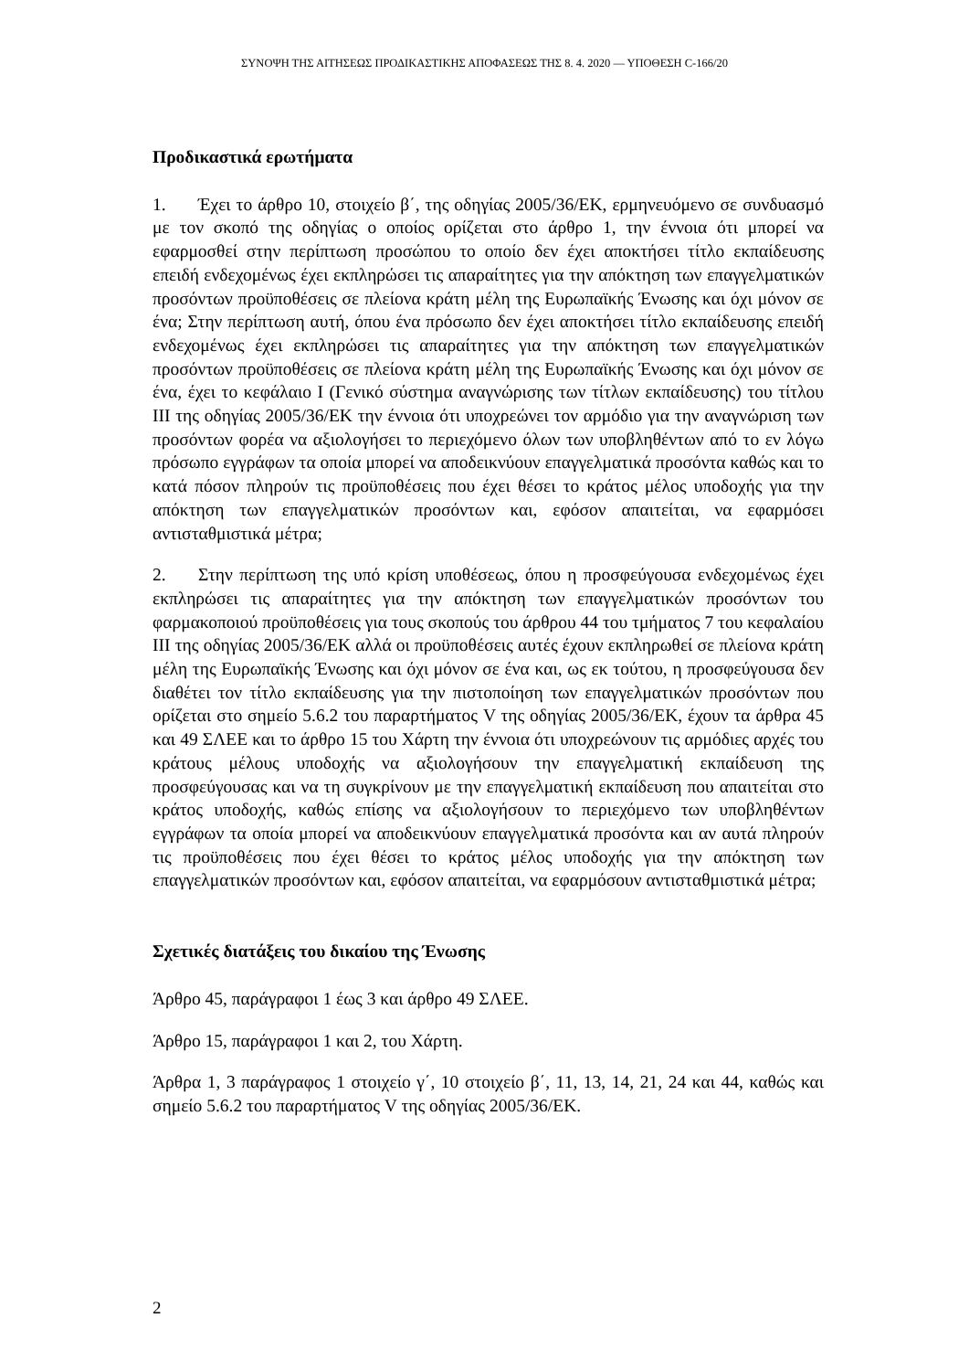ΣΥΝΟΨΗ ΤΗΣ ΑΙΤΗΣΕΩΣ ΠΡΟΔΙΚΑΣΤΙΚΗΣ ΑΠΟΦΑΣΕΩΣ ΤΗΣ 8. 4. 2020 — ΥΠΟΘΕΣΗ C-166/20
Προδικαστικά ερωτήματα
1. Έχει το άρθρο 10, στοιχείο β΄, της οδηγίας 2005/36/ΕΚ, ερμηνευόμενο σε συνδυασμό με τον σκοπό της οδηγίας ο οποίος ορίζεται στο άρθρο 1, την έννοια ότι μπορεί να εφαρμοσθεί στην περίπτωση προσώπου το οποίο δεν έχει αποκτήσει τίτλο εκπαίδευσης επειδή ενδεχομένως έχει εκπληρώσει τις απαραίτητες για την απόκτηση των επαγγελματικών προσόντων προϋποθέσεις σε πλείονα κράτη μέλη της Ευρωπαϊκής Ένωσης και όχι μόνον σε ένα; Στην περίπτωση αυτή, όπου ένα πρόσωπο δεν έχει αποκτήσει τίτλο εκπαίδευσης επειδή ενδεχομένως έχει εκπληρώσει τις απαραίτητες για την απόκτηση των επαγγελματικών προσόντων προϋποθέσεις σε πλείονα κράτη μέλη της Ευρωπαϊκής Ένωσης και όχι μόνον σε ένα, έχει το κεφάλαιο I (Γενικό σύστημα αναγνώρισης των τίτλων εκπαίδευσης) του τίτλου III της οδηγίας 2005/36/ΕΚ την έννοια ότι υποχρεώνει τον αρμόδιο για την αναγνώριση των προσόντων φορέα να αξιολογήσει το περιεχόμενο όλων των υποβληθέντων από το εν λόγω πρόσωπο εγγράφων τα οποία μπορεί να αποδεικνύουν επαγγελματικά προσόντα καθώς και το κατά πόσον πληρούν τις προϋποθέσεις που έχει θέσει το κράτος μέλος υποδοχής για την απόκτηση των επαγγελματικών προσόντων και, εφόσον απαιτείται, να εφαρμόσει αντισταθμιστικά μέτρα;
2. Στην περίπτωση της υπό κρίση υποθέσεως, όπου η προσφεύγουσα ενδεχομένως έχει εκπληρώσει τις απαραίτητες για την απόκτηση των επαγγελματικών προσόντων του φαρμακοποιού προϋποθέσεις για τους σκοπούς του άρθρου 44 του τμήματος 7 του κεφαλαίου III της οδηγίας 2005/36/ΕΚ αλλά οι προϋποθέσεις αυτές έχουν εκπληρωθεί σε πλείονα κράτη μέλη της Ευρωπαϊκής Ένωσης και όχι μόνον σε ένα και, ως εκ τούτου, η προσφεύγουσα δεν διαθέτει τον τίτλο εκπαίδευσης για την πιστοποίηση των επαγγελματικών προσόντων που ορίζεται στο σημείο 5.6.2 του παραρτήματος V της οδηγίας 2005/36/ΕΚ, έχουν τα άρθρα 45 και 49 ΣΛΕΕ και το άρθρο 15 του Χάρτη την έννοια ότι υποχρεώνουν τις αρμόδιες αρχές του κράτους μέλους υποδοχής να αξιολογήσουν την επαγγελματική εκπαίδευση της προσφεύγουσας και να τη συγκρίνουν με την επαγγελματική εκπαίδευση που απαιτείται στο κράτος υποδοχής, καθώς επίσης να αξιολογήσουν το περιεχόμενο των υποβληθέντων εγγράφων τα οποία μπορεί να αποδεικνύουν επαγγελματικά προσόντα και αν αυτά πληρούν τις προϋποθέσεις που έχει θέσει το κράτος μέλος υποδοχής για την απόκτηση των επαγγελματικών προσόντων και, εφόσον απαιτείται, να εφαρμόσουν αντισταθμιστικά μέτρα;
Σχετικές διατάξεις του δικαίου της Ένωσης
Άρθρο 45, παράγραφοι 1 έως 3 και άρθρο 49 ΣΛΕΕ.
Άρθρο 15, παράγραφοι 1 και 2, του Χάρτη.
Άρθρα 1, 3 παράγραφος 1 στοιχείο γ΄, 10 στοιχείο β΄, 11, 13, 14, 21, 24 και 44, καθώς και σημείο 5.6.2 του παραρτήματος V της οδηγίας 2005/36/ΕΚ.
2